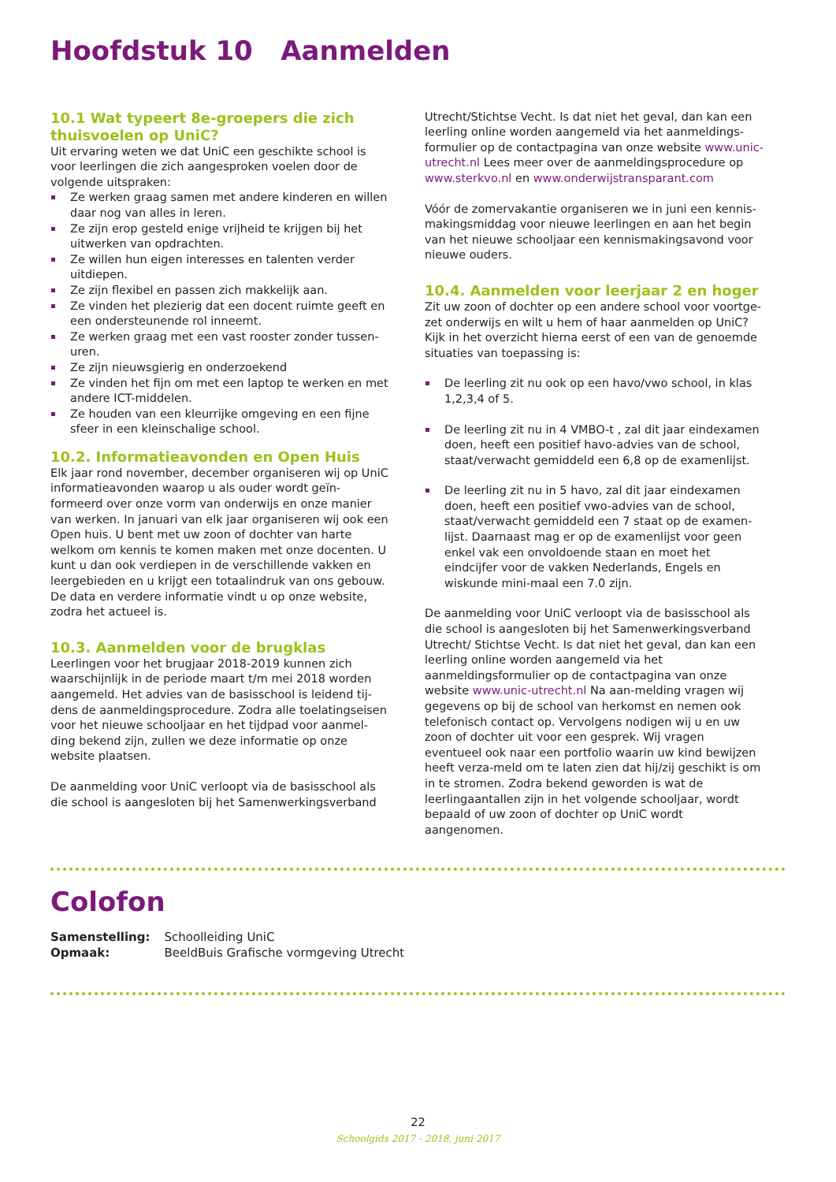Hoofdstuk 10 Aanmelden
10.1 Wat typeert 8e-groepers die zich thuisvoelen op UniC?
Uit ervaring weten we dat UniC een geschikte school is voor leerlingen die zich aangesproken voelen door de volgende uitspraken:
Ze werken graag samen met andere kinderen en willen daar nog van alles in leren.
Ze zijn erop gesteld enige vrijheid te krijgen bij het uitwerken van opdrachten.
Ze willen hun eigen interesses en talenten verder uitdiepen.
Ze zijn flexibel en passen zich makkelijk aan.
Ze vinden het plezierig dat een docent ruimte geeft en een ondersteunende rol inneemt.
Ze werken graag met een vast rooster zonder tussen-uren.
Ze zijn nieuwsgierig en onderzoekend
Ze vinden het fijn om met een laptop te werken en met andere ICT-middelen.
Ze houden van een kleurrijke omgeving en een fijne sfeer in een kleinschalige school.
10.2. Informatieavonden en Open Huis
Elk jaar rond november, december organiseren wij op UniC informatieavonden waarop u als ouder wordt geïn-formeerd over onze vorm van onderwijs en onze manier van werken. In januari van elk jaar organiseren wij ook een Open huis. U bent met uw zoon of dochter van harte welkom om kennis te komen maken met onze docenten. U kunt u dan ook verdiepen in de verschillende vakken en leergebieden en u krijgt een totaalindruk van ons gebouw. De data en verdere informatie vindt u op onze website, zodra het actueel is.
10.3. Aanmelden voor de brugklas
Leerlingen voor het brugjaar 2018-2019 kunnen zich waarschijnlijk in de periode maart t/m mei 2018 worden aangemeld. Het advies van de basisschool is leidend tij-dens de aanmeldingsprocedure. Zodra alle toelatingseisen voor het nieuwe schooljaar en het tijdpad voor aanmel-ding bekend zijn, zullen we deze informatie op onze website plaatsen.
De aanmelding voor UniC verloopt via de basisschool als die school is aangesloten bij het Samenwerkingsverband
Utrecht/Stichtse Vecht. Is dat niet het geval, dan kan een leerling online worden aangemeld via het aanmeldings-formulier op de contactpagina van onze website www.unic-utrecht.nl Lees meer over de aanmeldingsprocedure op www.sterkvo.nl en www.onderwijstransparant.com
Vóór de zomervakantie organiseren we in juni een kennis-makingsmiddag voor nieuwe leerlingen en aan het begin van het nieuwe schooljaar een kennismakingsavond voor nieuwe ouders.
10.4. Aanmelden voor leerjaar 2 en hoger
Zit uw zoon of dochter op een andere school voor voortge-zet onderwijs en wilt u hem of haar aanmelden op UniC? Kijk in het overzicht hierna eerst of een van de genoemde situaties van toepassing is:
De leerling zit nu ook op een havo/vwo school, in klas 1,2,3,4 of 5.
De leerling zit nu in 4 VMBO-t , zal dit jaar eindexamen doen, heeft een positief havo-advies van de school, staat/verwacht gemiddeld een 6,8 op de examenlijst.
De leerling zit nu in 5 havo, zal dit jaar eindexamen doen, heeft een positief vwo-advies van de school, staat/verwacht gemiddeld een 7 staat op de examen-lijst. Daarnaast mag er op de examenlijst voor geen enkel vak een onvoldoende staan en moet het eindcijfer voor de vakken Nederlands, Engels en wiskunde mini-maal een 7.0 zijn.
De aanmelding voor UniC verloopt via de basisschool als die school is aangesloten bij het Samenwerkingsverband Utrecht/ Stichtse Vecht. Is dat niet het geval, dan kan een leerling online worden aangemeld via het aanmeldingsformulier op de contactpagina van onze website www.unic-utrecht.nl Na aan-melding vragen wij gegevens op bij de school van herkomst en nemen ook telefonisch contact op. Vervolgens nodigen wij u en uw zoon of dochter uit voor een gesprek. Wij vragen eventueel ook naar een portfolio waarin uw kind bewijzen heeft verza-meld om te laten zien dat hij/zij geschikt is om in te stromen. Zodra bekend geworden is wat de leerlingaantallen zijn in het volgende schooljaar, wordt bepaald of uw zoon of dochter op UniC wordt aangenomen.
Colofon
| Samenstelling: | Schoolleiding UniC |
| Opmaak: | BeeldBuis Grafische vormgeving Utrecht |
22
Schoolgids 2017 - 2018, juni 2017